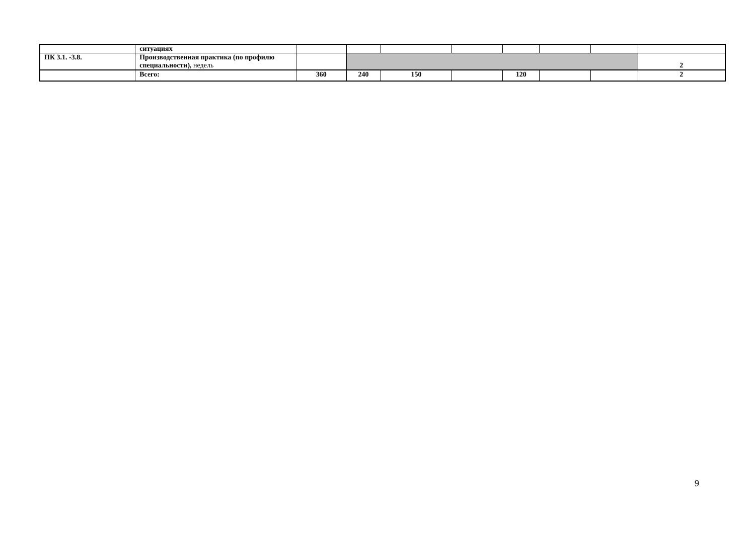| | ситуациях | | | | | | | | |
| ПК 3.1. -3.8. | Производственная практика (по профилю специальности), недель | | | | | | | | 2 |
| | Всего: | 360 | 240 | 150 | | 120 | | | 2 |
9